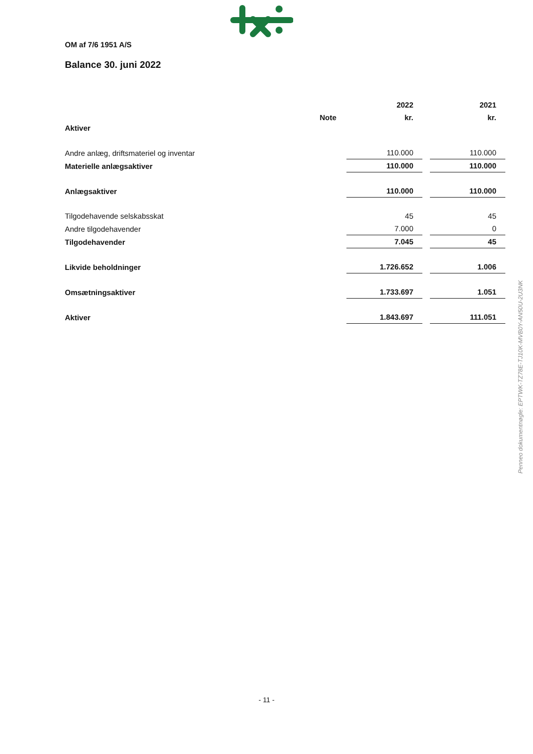OM af 7/6 1951 A/S
Balance 30. juni 2022
| | | 2022 | | 2021 |
| --- | --- | --- | --- | --- |
| | Note | kr. | | kr. |
| Aktiver | | | | |
| Andre anlæg, driftsmateriel og inventar | | 110.000 | | 110.000 |
| Materielle anlægsaktiver | | 110.000 | | 110.000 |
| Anlægsaktiver | | 110.000 | | 110.000 |
| Tilgodehavende selskabsskat | | 45 | | 45 |
| Andre tilgodehavender | | 7.000 | | 0 |
| Tilgodehavender | | 7.045 | | 45 |
| Likvide beholdninger | | 1.726.652 | | 1.006 |
| Omsætningsaktiver | | 1.733.697 | | 1.051 |
| Aktiver | | 1.843.697 | | 111.051 |
Penneo dokumentnøgle: EPTWK-TZ78E-TJ10K-MVB0Y-AN50U-2U3NK
- 11 -